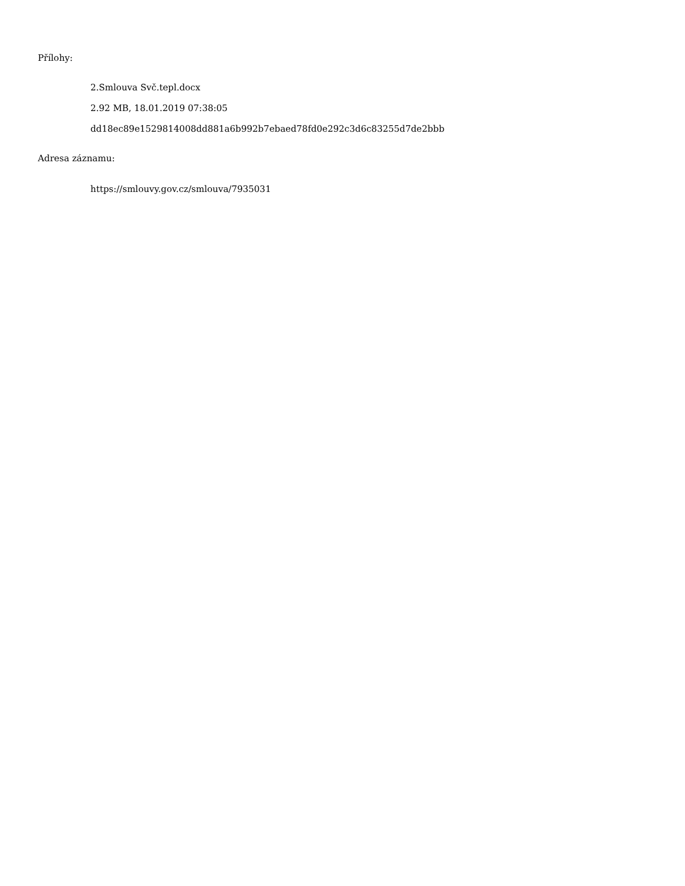Přílohy:
2.Smlouva Svč.tepl.docx
2.92 MB, 18.01.2019 07:38:05
dd18ec89e1529814008dd881a6b992b7ebaed78fd0e292c3d6c83255d7de2bbb
Adresa záznamu:
https://smlouvy.gov.cz/smlouva/7935031